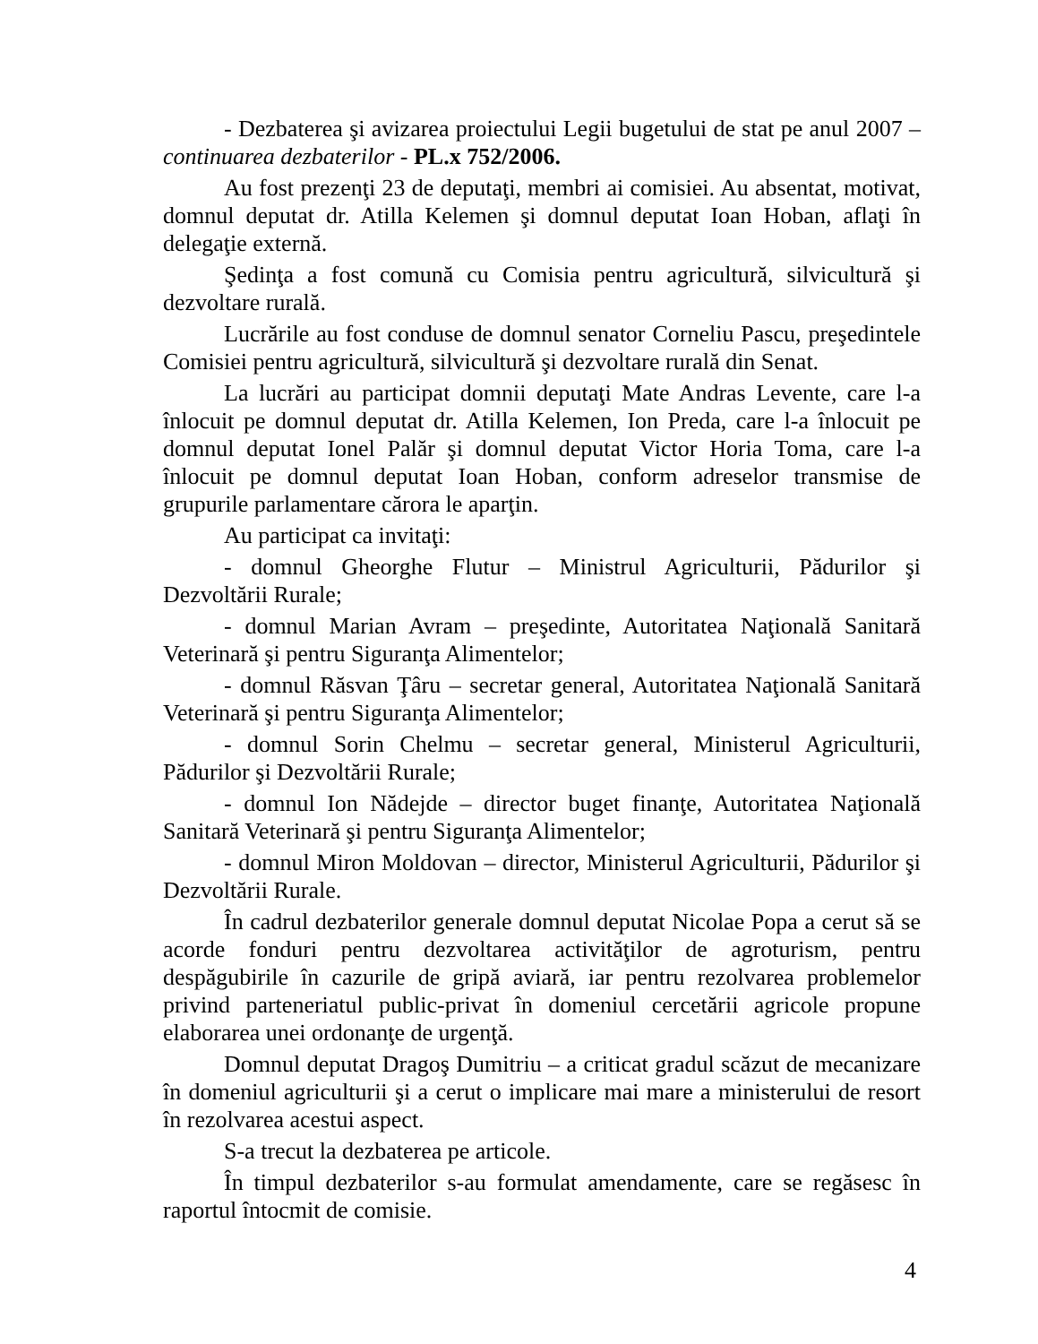- Dezbaterea şi avizarea proiectului Legii bugetului de stat pe anul 2007 – continuarea dezbaterilor - PL.x 752/2006.
Au fost prezenţi 23 de deputaţi, membri ai comisiei. Au absentat, motivat, domnul deputat dr. Atilla Kelemen şi domnul deputat Ioan Hoban, aflaţi în delegaţie externă.
Şedinţa a fost comună cu Comisia pentru agricultură, silvicultură şi dezvoltare rurală.
Lucrările au fost conduse de domnul senator Corneliu Pascu, preşedintele Comisiei pentru agricultură, silvicultură şi dezvoltare rurală din Senat.
La lucrări au participat domnii deputaţi Mate Andras Levente, care l-a înlocuit pe domnul deputat dr. Atilla Kelemen, Ion Preda, care l-a înlocuit pe domnul deputat Ionel Palăr şi domnul deputat Victor Horia Toma, care l-a înlocuit pe domnul deputat Ioan Hoban, conform adreselor transmise de grupurile parlamentare cărora le aparţin.
Au participat ca invitaţi:
- domnul Gheorghe Flutur – Ministrul Agriculturii, Pădurilor şi Dezvoltării Rurale;
- domnul Marian Avram – preşedinte, Autoritatea Naţională Sanitară Veterinară şi pentru Siguranţa Alimentelor;
- domnul Răsvan Ţâru – secretar general, Autoritatea Naţională Sanitară Veterinară şi pentru Siguranţa Alimentelor;
- domnul Sorin Chelmu – secretar general, Ministerul Agriculturii, Pădurilor şi Dezvoltării Rurale;
- domnul Ion Nădejde – director buget finanţe, Autoritatea Naţională Sanitară Veterinară şi pentru Siguranţa Alimentelor;
- domnul Miron Moldovan – director, Ministerul Agriculturii, Pădurilor şi Dezvoltării Rurale.
În cadrul dezbaterilor generale domnul deputat Nicolae Popa a cerut să se acorde fonduri pentru dezvoltarea activităţilor de agroturism, pentru despăgubirile în cazurile de gripă aviară, iar pentru rezolvarea problemelor privind parteneriatul public-privat în domeniul cercetării agricole propune elaborarea unei ordonanţe de urgenţă.
Domnul deputat Dragoş Dumitriu – a criticat gradul scăzut de mecanizare în domeniul agriculturii şi a cerut o implicare mai mare a ministerului de resort în rezolvarea acestui aspect.
S-a trecut la dezbaterea pe articole.
În timpul dezbaterilor s-au formulat amendamente, care se regăsesc în raportul întocmit de comisie.
4